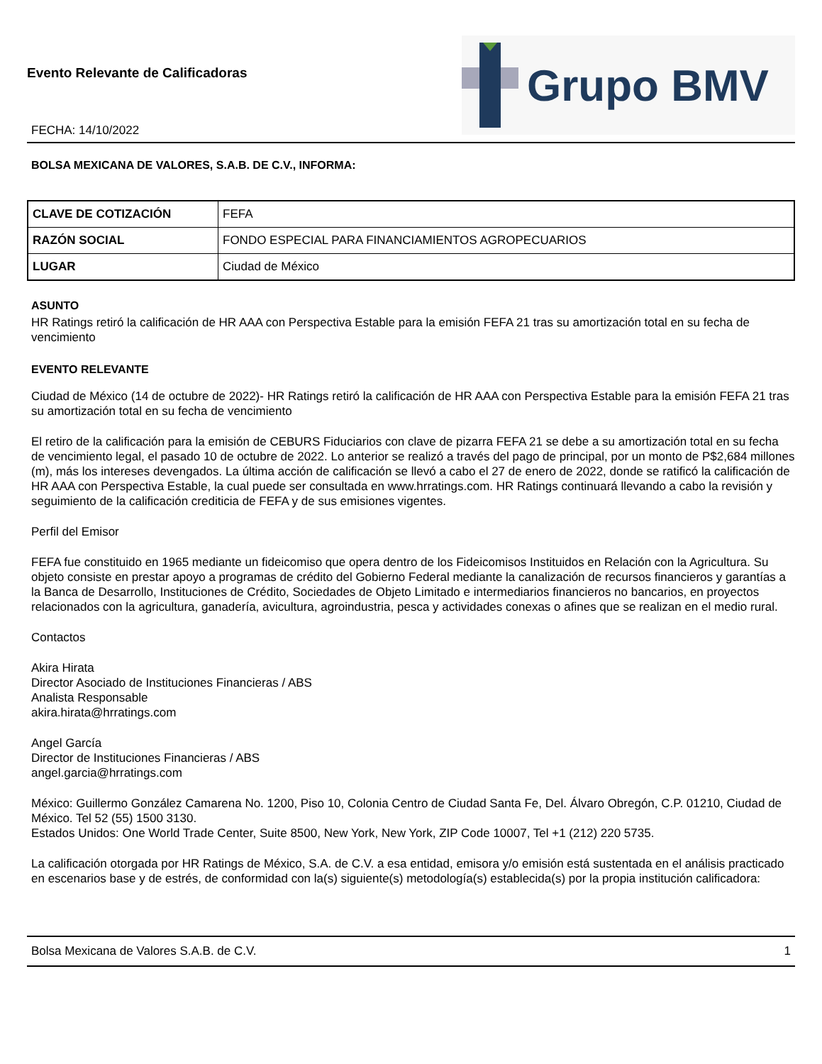Evento Relevante de Calificadoras
FECHA: 14/10/2022
Grupo BMV
BOLSA MEXICANA DE VALORES, S.A.B. DE C.V., INFORMA:
| CLAVE DE COTIZACIÓN | FEFA |
| RAZÓN SOCIAL | FONDO ESPECIAL PARA FINANCIAMIENTOS AGROPECUARIOS |
| LUGAR | Ciudad de México |
ASUNTO
HR Ratings retiró la calificación de HR AAA con Perspectiva Estable para la emisión FEFA 21 tras su amortización total en su fecha de vencimiento
EVENTO RELEVANTE
Ciudad de México (14 de octubre de 2022)- HR Ratings retiró la calificación de HR AAA con Perspectiva Estable para la emisión FEFA 21 tras su amortización total en su fecha de vencimiento
El retiro de la calificación para la emisión de CEBURS Fiduciarios con clave de pizarra FEFA 21 se debe a su amortización total en su fecha de vencimiento legal, el pasado 10 de octubre de 2022. Lo anterior se realizó a través del pago de principal, por un monto de P$2,684 millones (m), más los intereses devengados. La última acción de calificación se llevó a cabo el 27 de enero de 2022, donde se ratificó la calificación de HR AAA con Perspectiva Estable, la cual puede ser consultada en www.hrratings.com. HR Ratings continuará llevando a cabo la revisión y seguimiento de la calificación crediticia de FEFA y de sus emisiones vigentes.
Perfil del Emisor
FEFA fue constituido en 1965 mediante un fideicomiso que opera dentro de los Fideicomisos Instituidos en Relación con la Agricultura. Su objeto consiste en prestar apoyo a programas de crédito del Gobierno Federal mediante la canalización de recursos financieros y garantías a la Banca de Desarrollo, Instituciones de Crédito, Sociedades de Objeto Limitado e intermediarios financieros no bancarios, en proyectos relacionados con la agricultura, ganadería, avicultura, agroindustria, pesca y actividades conexas o afines que se realizan en el medio rural.
Contactos
Akira Hirata
Director Asociado de Instituciones Financieras / ABS
Analista Responsable
akira.hirata@hrratings.com
Angel García
Director de Instituciones Financieras / ABS
angel.garcia@hrratings.com
México: Guillermo González Camarena No. 1200, Piso 10, Colonia Centro de Ciudad Santa Fe, Del. Álvaro Obregón, C.P. 01210, Ciudad de México. Tel 52 (55) 1500 3130.
Estados Unidos: One World Trade Center, Suite 8500, New York, New York, ZIP Code 10007, Tel +1 (212) 220 5735.
La calificación otorgada por HR Ratings de México, S.A. de C.V. a esa entidad, emisora y/o emisión está sustentada en el análisis practicado en escenarios base y de estrés, de conformidad con la(s) siguiente(s) metodología(s) establecida(s) por la propia institución calificadora:
Bolsa Mexicana de Valores S.A.B. de C.V. 1